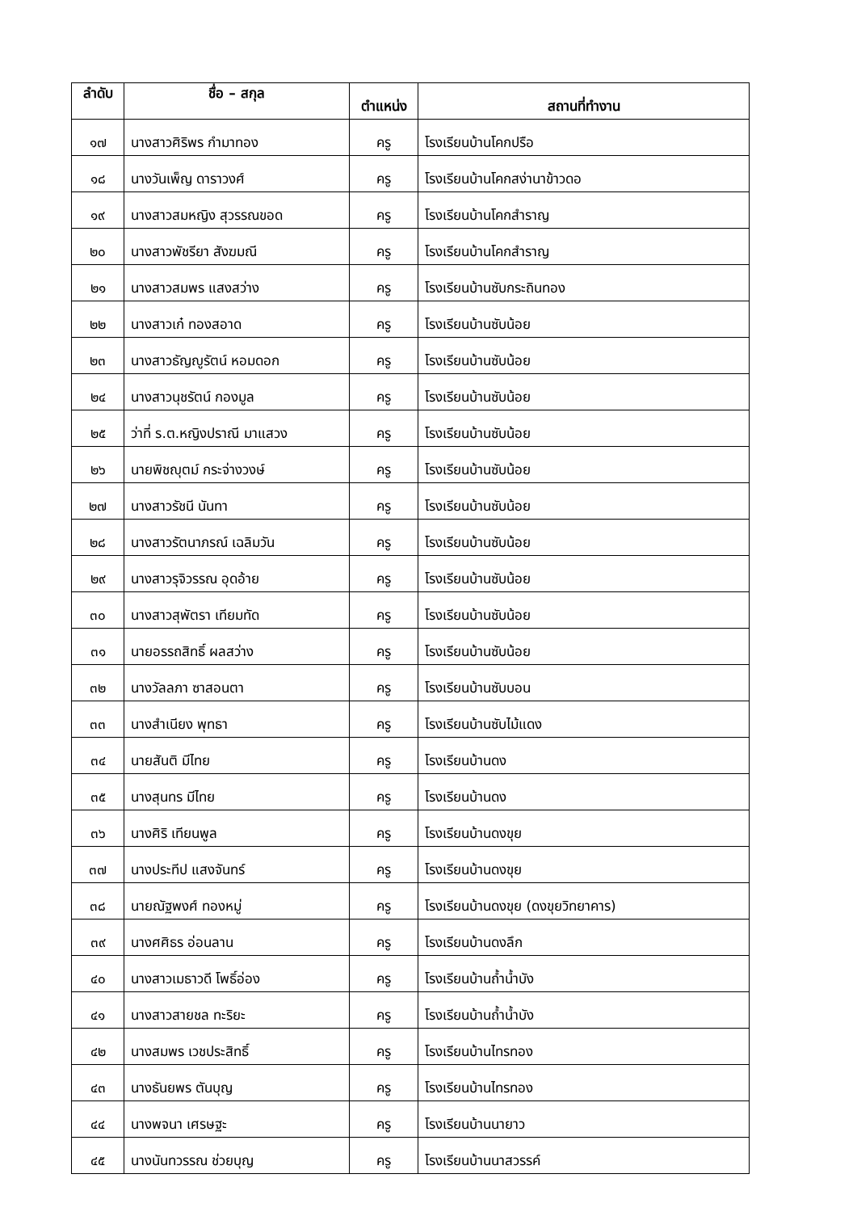| ลำดับ | ชื่อ – สกุล | ตำแหน่ง | สถานที่ทำงาน |
| --- | --- | --- | --- |
| ๑๗ | นางสาวศิริพร กำมาทอง | ครู | โรงเรียนบ้านโคกปรือ |
| ๑๘ | นางวันเพ็ญ ดาราวงศ์ | ครู | โรงเรียนบ้านโคกสง่านาข้าวดอ |
| ๑๙ | นางสาวสมหญิง สุวรรณขอด | ครู | โรงเรียนบ้านโคกสำราญ |
| ๒๐ | นางสาวพัชรียา สังฆมณี | ครู | โรงเรียนบ้านโคกสำราญ |
| ๒๑ | นางสาวสมพร แสงสว่าง | ครู | โรงเรียนบ้านซับกระถินทอง |
| ๒๒ | นางสาวเก๋ ทองสอาด | ครู | โรงเรียนบ้านซับน้อย |
| ๒๓ | นางสาวธัญญูรัตน์ หอมดอก | ครู | โรงเรียนบ้านซับน้อย |
| ๒๔ | นางสาวนุชรัตน์ กองมูล | ครู | โรงเรียนบ้านซับน้อย |
| ๒๕ | ว่าที่ ร.ต.หญิงปราณี มาแสวง | ครู | โรงเรียนบ้านซับน้อย |
| ๒๖ | นายพิชญุตม์ กระจ่างวงษ์ | ครู | โรงเรียนบ้านซับน้อย |
| ๒๗ | นางสาวรัชนี นันทา | ครู | โรงเรียนบ้านซับน้อย |
| ๒๘ | นางสาวรัตนาภรณ์ เฉลิมวัน | ครู | โรงเรียนบ้านซับน้อย |
| ๒๙ | นางสาวรุจิวรรณ อุดอ้าย | ครู | โรงเรียนบ้านซับน้อย |
| ๓๐ | นางสาวสุพัตรา เทียมทัด | ครู | โรงเรียนบ้านซับน้อย |
| ๓๑ | นายอรรถสิทธิ์ ผลสว่าง | ครู | โรงเรียนบ้านซับน้อย |
| ๓๒ | นางวัลลภา ซาสอนตา | ครู | โรงเรียนบ้านซับบอน |
| ๓๓ | นางสำเนียง พุทธา | ครู | โรงเรียนบ้านซับไม้แดง |
| ๓๔ | นายสันติ มีไทย | ครู | โรงเรียนบ้านดง |
| ๓๕ | นางสุนทร มีไทย | ครู | โรงเรียนบ้านดง |
| ๓๖ | นางศิริ เทียนพูล | ครู | โรงเรียนบ้านดงขุย |
| ๓๗ | นางประทีป แสงจันทร์ | ครู | โรงเรียนบ้านดงขุย |
| ๓๘ | นายณัฐพงศ์ ทองหมู่ | ครู | โรงเรียนบ้านดงขุย (ดงขุยวิทยาคาร) |
| ๓๙ | นางศศิธร อ่อนลาน | ครู | โรงเรียนบ้านดงลึก |
| ๔๐ | นางสาวเมธาวดี โพธิ์อ่อง | ครู | โรงเรียนบ้านถ้ำน้ำบัง |
| ๔๑ | นางสาวสายชล ทะริยะ | ครู | โรงเรียนบ้านถ้ำน้ำบัง |
| ๔๒ | นางสมพร เวชประสิทธิ์ | ครู | โรงเรียนบ้านไทรทอง |
| ๔๓ | นางธันยพร ตันบุญ | ครู | โรงเรียนบ้านไทรทอง |
| ๔๔ | นางพจนา เศรษฐะ | ครู | โรงเรียนบ้านนายาว |
| ๔๕ | นางนันทวรรณ ช่วยบุญ | ครู | โรงเรียนบ้านนาสวรรค์ |